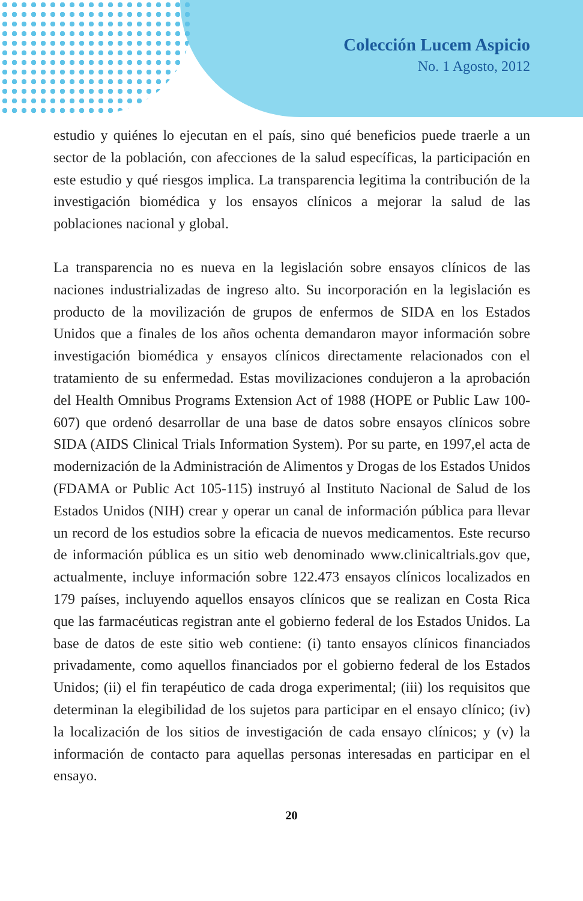Colección Lucem Aspicio
No. 1 Agosto, 2012
estudio y quiénes lo ejecutan en el país, sino qué beneficios puede traerle a un sector de la población, con afecciones de la salud específicas, la participación en este estudio y qué riesgos implica. La transparencia legitima la contribución de la investigación biomédica y los ensayos clínicos a mejorar la salud de las poblaciones nacional y global.
La transparencia no es nueva en la legislación sobre ensayos clínicos de las naciones industrializadas de ingreso alto. Su incorporación en la legislación es producto de la movilización de grupos de enfermos de SIDA en los Estados Unidos que a finales de los años ochenta demandaron mayor información sobre investigación biomédica y ensayos clínicos directamente relacionados con el tratamiento de su enfermedad. Estas movilizaciones condujeron a la aprobación del Health Omnibus Programs Extension Act of 1988 (HOPE or Public Law 100-607) que ordenó desarrollar de una base de datos sobre ensayos clínicos sobre SIDA (AIDS Clinical Trials Information System). Por su parte, en 1997,el acta de modernización de la Administración de Alimentos y Drogas de los Estados Unidos (FDAMA or Public Act 105-115) instruyó al Instituto Nacional de Salud de los Estados Unidos (NIH) crear y operar un canal de información pública para llevar un record de los estudios sobre la eficacia de nuevos medicamentos. Este recurso de información pública es un sitio web denominado www.clinicaltrials.gov que, actualmente, incluye información sobre 122.473 ensayos clínicos localizados en 179 países, incluyendo aquellos ensayos clínicos que se realizan en Costa Rica que las farmacéuticas registran ante el gobierno federal de los Estados Unidos. La base de datos de este sitio web contiene: (i) tanto ensayos clínicos financiados privadamente, como aquellos financiados por el gobierno federal de los Estados Unidos; (ii) el fin terapéutico de cada droga experimental; (iii) los requisitos que determinan la elegibilidad de los sujetos para participar en el ensayo clínico; (iv) la localización de los sitios de investigación de cada ensayo clínicos; y (v) la información de contacto para aquellas personas interesadas en participar en el ensayo.
20